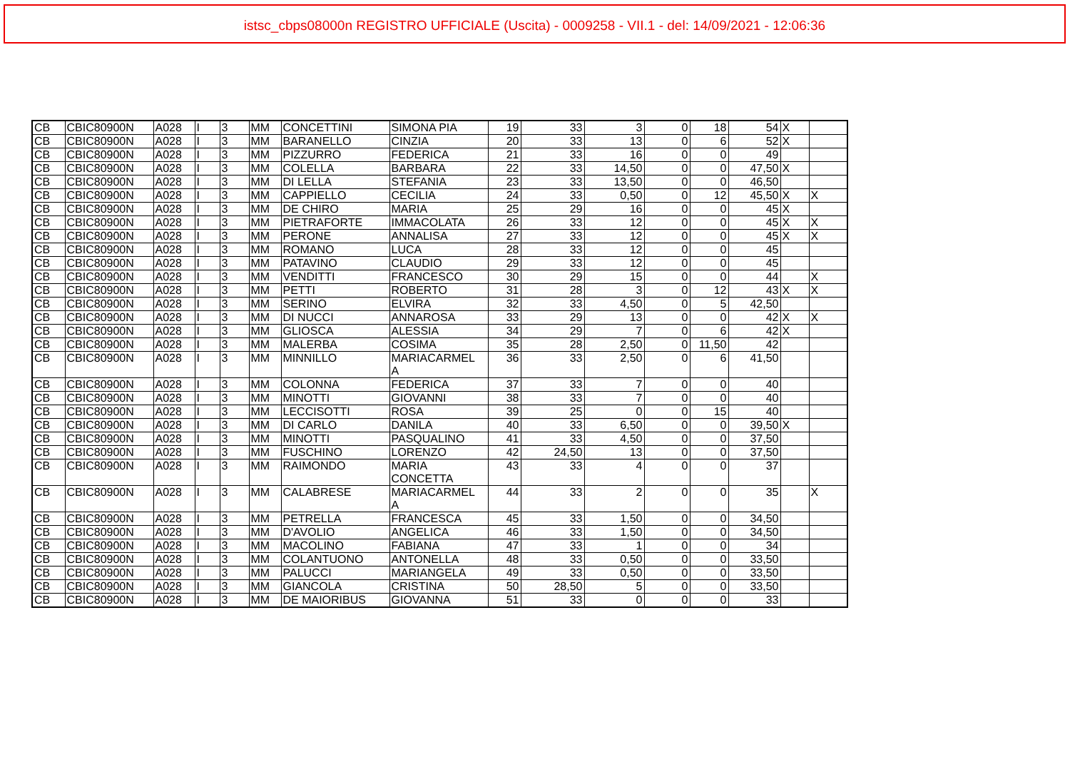istsc_cbps08000n REGISTRO UFFICIALE (Uscita) - 0009258 - VII.1 - del: 14/09/2021 - 12:06:36
| CB | CBIC80900N | A028 | I | 3 | MM | CONCETTINI | SIMONA PIA | 19 | 33 | 3 | 0 | 18 | 54 | X | |
| CB | CBIC80900N | A028 | I | 3 | MM | BARANELLO | CINZIA | 20 | 33 | 13 | 0 | 6 | 52 | X | |
| CB | CBIC80900N | A028 | I | 3 | MM | PIZZURRO | FEDERICA | 21 | 33 | 16 | 0 | 0 | 49 | | |
| CB | CBIC80900N | A028 | I | 3 | MM | COLELLA | BARBARA | 22 | 33 | 14,50 | 0 | 0 | 47,50 | X | |
| CB | CBIC80900N | A028 | I | 3 | MM | DI LELLA | STEFANIA | 23 | 33 | 13,50 | 0 | 0 | 46,50 | | |
| CB | CBIC80900N | A028 | I | 3 | MM | CAPPIELLO | CECILIA | 24 | 33 | 0,50 | 0 | 12 | 45,50 | X | X |
| CB | CBIC80900N | A028 | I | 3 | MM | DE CHIRO | MARIA | 25 | 29 | 16 | 0 | 0 | 45 | X | |
| CB | CBIC80900N | A028 | I | 3 | MM | PIETRAFORTE | IMMACOLATA | 26 | 33 | 12 | 0 | 0 | 45 | X | X |
| CB | CBIC80900N | A028 | I | 3 | MM | PERONE | ANNALISA | 27 | 33 | 12 | 0 | 0 | 45 | X | X |
| CB | CBIC80900N | A028 | I | 3 | MM | ROMANO | LUCA | 28 | 33 | 12 | 0 | 0 | 45 | | |
| CB | CBIC80900N | A028 | I | 3 | MM | PATAVINO | CLAUDIO | 29 | 33 | 12 | 0 | 0 | 45 | | |
| CB | CBIC80900N | A028 | I | 3 | MM | VENDITTI | FRANCESCO | 30 | 29 | 15 | 0 | 0 | 44 | | X |
| CB | CBIC80900N | A028 | I | 3 | MM | PETTI | ROBERTO | 31 | 28 | 3 | 0 | 12 | 43 | X | X |
| CB | CBIC80900N | A028 | I | 3 | MM | SERINO | ELVIRA | 32 | 33 | 4,50 | 0 | 5 | 42,50 | | |
| CB | CBIC80900N | A028 | I | 3 | MM | DI NUCCI | ANNAROSA | 33 | 29 | 13 | 0 | 0 | 42 | X | X |
| CB | CBIC80900N | A028 | I | 3 | MM | GLIOSCA | ALESSIA | 34 | 29 | 7 | 0 | 6 | 42 | X | |
| CB | CBIC80900N | A028 | I | 3 | MM | MALERBA | COSIMA | 35 | 28 | 2,50 | 0 | 11,50 | 42 | | |
| CB | CBIC80900N | A028 | I | 3 | MM | MINNILLO | MARIACARMEL A | 36 | 33 | 2,50 | 0 | 6 | 41,50 | | |
| CB | CBIC80900N | A028 | I | 3 | MM | COLONNA | FEDERICA | 37 | 33 | 7 | 0 | 0 | 40 | | |
| CB | CBIC80900N | A028 | I | 3 | MM | MINOTTI | GIOVANNI | 38 | 33 | 7 | 0 | 0 | 40 | | |
| CB | CBIC80900N | A028 | I | 3 | MM | LECCISOTTI | ROSA | 39 | 25 | 0 | 0 | 15 | 40 | | |
| CB | CBIC80900N | A028 | I | 3 | MM | DI CARLO | DANILA | 40 | 33 | 6,50 | 0 | 0 | 39,50 | X | |
| CB | CBIC80900N | A028 | I | 3 | MM | MINOTTI | PASQUALINO | 41 | 33 | 4,50 | 0 | 0 | 37,50 | | |
| CB | CBIC80900N | A028 | I | 3 | MM | FUSCHINO | LORENZO | 42 | 24,50 | 13 | 0 | 0 | 37,50 | | |
| CB | CBIC80900N | A028 | I | 3 | MM | RAIMONDO | MARIA CONCETTA | 43 | 33 | 4 | 0 | 0 | 37 | | |
| CB | CBIC80900N | A028 | I | 3 | MM | CALABRESE | MARIACARMEL A | 44 | 33 | 2 | 0 | 0 | 35 | | X |
| CB | CBIC80900N | A028 | I | 3 | MM | PETRELLA | FRANCESCA | 45 | 33 | 1,50 | 0 | 0 | 34,50 | | |
| CB | CBIC80900N | A028 | I | 3 | MM | D'AVOLIO | ANGELICA | 46 | 33 | 1,50 | 0 | 0 | 34,50 | | |
| CB | CBIC80900N | A028 | I | 3 | MM | MACOLINO | FABIANA | 47 | 33 | 1 | 0 | 0 | 34 | | |
| CB | CBIC80900N | A028 | I | 3 | MM | COLANTUONO | ANTONELLA | 48 | 33 | 0,50 | 0 | 0 | 33,50 | | |
| CB | CBIC80900N | A028 | I | 3 | MM | PALUCCI | MARIANGELA | 49 | 33 | 0,50 | 0 | 0 | 33,50 | | |
| CB | CBIC80900N | A028 | I | 3 | MM | GIANCOLA | CRISTINA | 50 | 28,50 | 5 | 0 | 0 | 33,50 | | |
| CB | CBIC80900N | A028 | I | 3 | MM | DE MAIORIBUS | GIOVANNA | 51 | 33 | 0 | 0 | 0 | 33 | | |